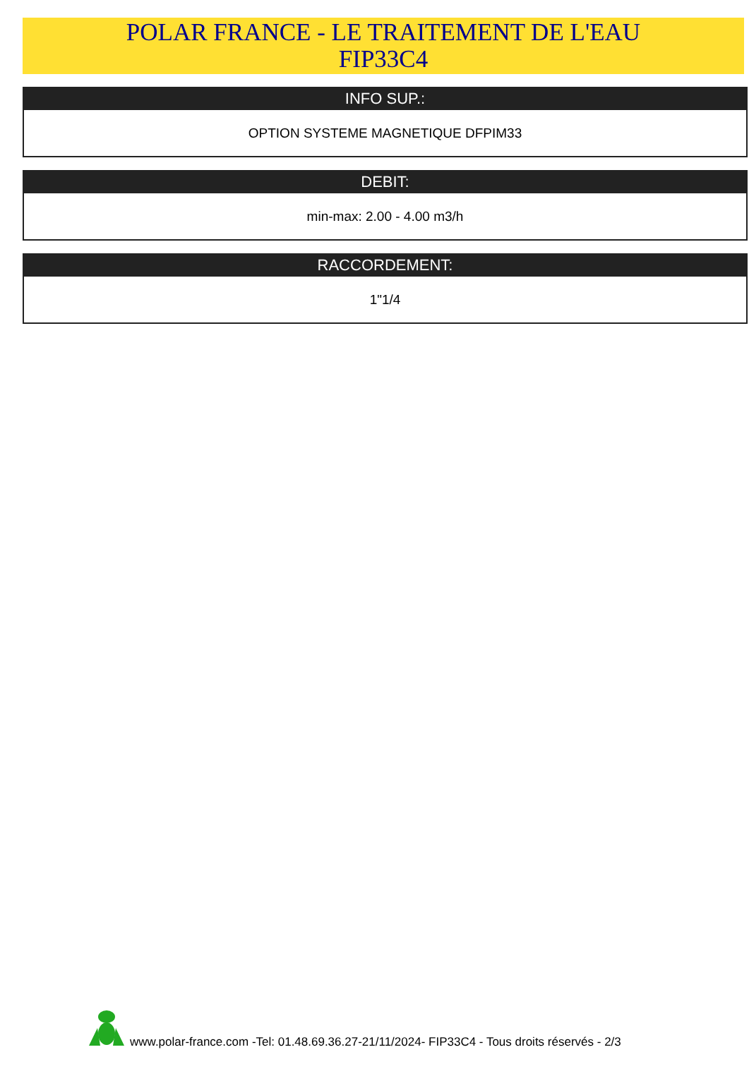POLAR FRANCE - LE TRAITEMENT DE L'EAU
FIP33C4
INFO SUP.:
OPTION SYSTEME MAGNETIQUE DFPIM33
DEBIT:
min-max: 2.00 - 4.00 m3/h
RACCORDEMENT:
1"1/4
www.polar-france.com -Tel: 01.48.69.36.27-21/11/2024- FIP33C4 - Tous droits réservés - 2/3